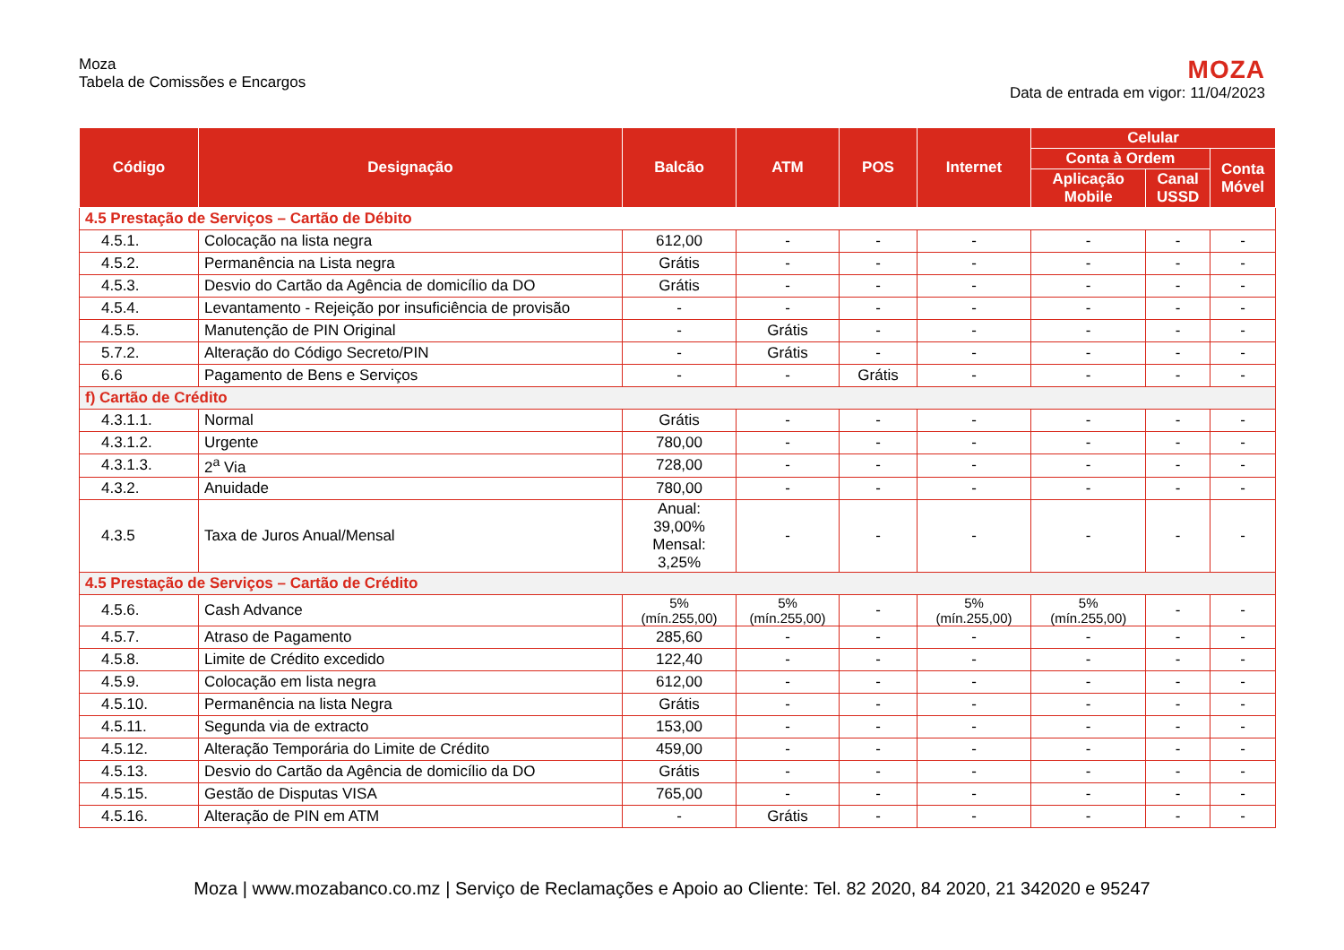Moza
Tabela de Comissões e Encargos
MOZA
Data de entrada em vigor: 11/04/2023
| Código | Designação | Balcão | ATM | POS | Internet | Celular | | |
| --- | --- | --- | --- | --- | --- | --- | --- | --- |
| | | | | | | Conta à Ordem | | Conta Móvel |
| | | | | | | Aplicação Mobile | Canal USSD | |
| 4.5 Prestação de Serviços – Cartão de Débito | | | | | | | | |
| 4.5.1. | Colocação na lista negra | 612,00 | - | - | - | - | - | - |
| 4.5.2. | Permanência na Lista negra | Grátis | - | - | - | - | - | - |
| 4.5.3. | Desvio do Cartão da Agência de domicílio da DO | Grátis | - | - | - | - | - | - |
| 4.5.4. | Levantamento - Rejeição por insuficiência de provisão | - | - | - | - | - | - | - |
| 4.5.5. | Manutenção de PIN Original | - | Grátis | - | - | - | - | - |
| 5.7.2. | Alteração do Código Secreto/PIN | - | Grátis | - | - | - | - | - |
| 6.6 | Pagamento de Bens e Serviços | - | - | Grátis | - | - | - | - |
| f) Cartão de Crédito | | | | | | | | |
| 4.3.1.1. | Normal | Grátis | - | - | - | - | - | - |
| 4.3.1.2. | Urgente | 780,00 | - | - | - | - | - | - |
| 4.3.1.3. | 2<sup>a</sup> Via | 728,00 | - | - | - | - | - | - |
| 4.3.2. | Anuidade | 780,00 | - | - | - | - | - | - |
| 4.3.5 | Taxa de Juros Anual/Mensal | Anual: 39,00% Mensal: 3,25% | - | - | - | - | - | - |
| 4.5 Prestação de Serviços – Cartão de Crédito | | | | | | | | |
| 4.5.6. | Cash Advance | 5% (mín.255,00) | 5% (mín.255,00) | - | 5% (mín.255,00) | 5% (mín.255,00) | - | - |
| 4.5.7. | Atraso de Pagamento | 285,60 | - | - | - | - | - | - |
| 4.5.8. | Limite de Crédito excedido | 122,40 | - | - | - | - | - | - |
| 4.5.9. | Colocação em lista negra | 612,00 | - | - | - | - | - | - |
| 4.5.10. | Permanência na lista Negra | Grátis | - | - | - | - | - | - |
| 4.5.11. | Segunda via de extracto | 153,00 | - | - | - | - | - | - |
| 4.5.12. | Alteração Temporária do Limite de Crédito | 459,00 | - | - | - | - | - | - |
| 4.5.13. | Desvio do Cartão da Agência de domicílio da DO | Grátis | - | - | - | - | - | - |
| 4.5.15. | Gestão de Disputas VISA | 765,00 | - | - | - | - | - | - |
| 4.5.16. | Alteração de PIN em ATM | - | Grátis | - | - | - | - | - |
Moza | www.mozabanco.co.mz | Serviço de Reclamações e Apoio ao Cliente: Tel. 82 2020, 84 2020, 21 342020 e 95247